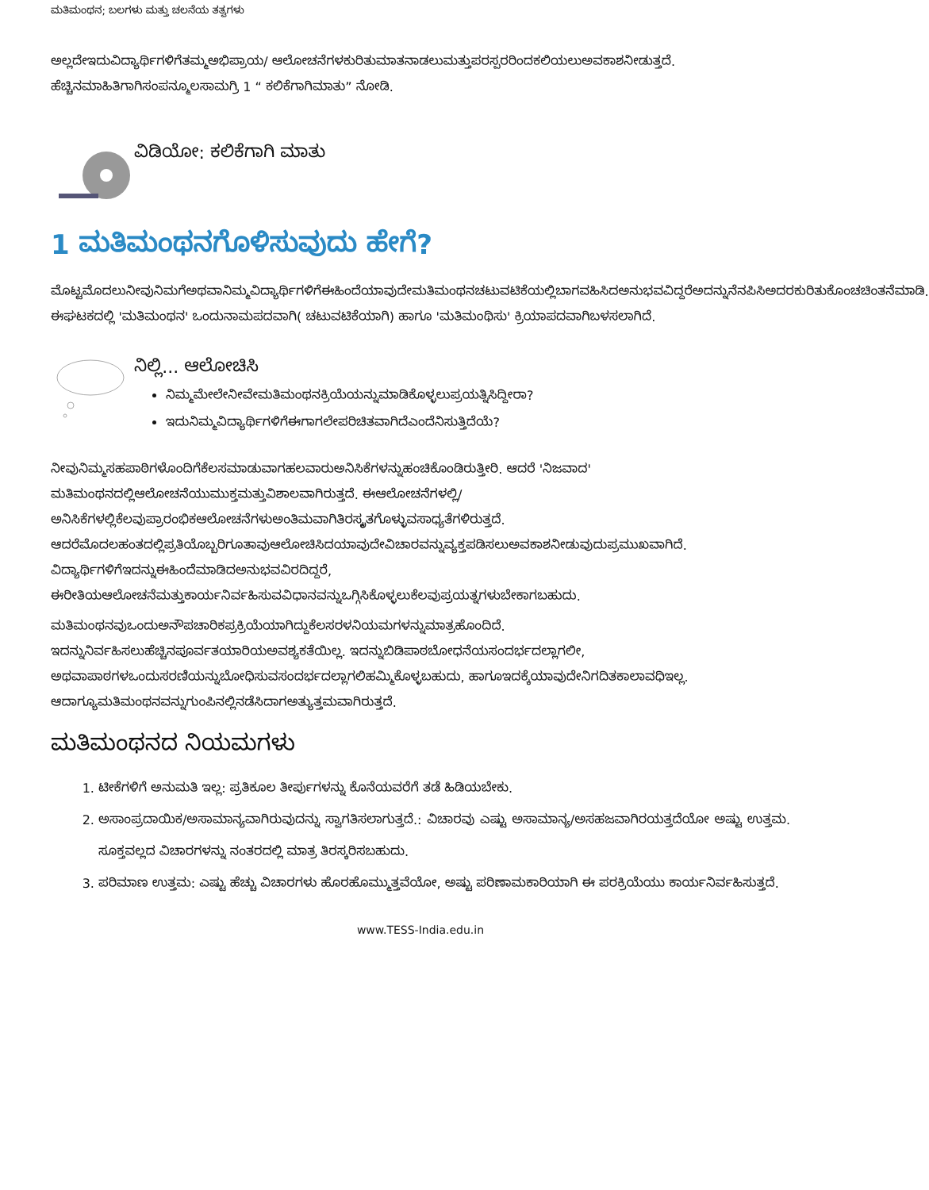ಮತಿಮಂಥನ; ಬಲಗಳು ಮತ್ತು ಚಲನೆಯ ತತ್ವಗಳು
ಅಲ್ಲದೇಇದುವಿದ್ಯಾರ್ಥಿಗಳಿಗೆತಮ್ಮಅಭಿಪ್ರಾಯ/ ಆಲೋಚನೆಗಳಕುರಿತುಮಾತನಾಡಲುಮತ್ತುಪರಸ್ಪರರಿಂದಕಲಿಯಲುಅವಕಾಶನೀಡುತ್ತದೆ. ಹೆಚ್ಚಿನಮಾಹಿತಿಗಾಗಿಸಂಪನ್ಮೂಲಸಾಮಗ್ರಿ 1 “ ಕಲಿಕೆಗಾಗಿಮಾತು” ನೋಡಿ.
ವಿಡಿಯೋ: ಕಲಿಕೆಗಾಗಿ ಮಾತು
1 ಮತಿಮಂಥನಗೊಳಿಸುವುದು ಹೇಗೆ?
ಮೊಟ್ಟಮೊದಲುನೀವುನಿಮಗೆಅಥವಾನಿಮ್ಮವಿದ್ಯಾರ್ಥಿಗಳಿಗೆಈಹಿಂದೆಯಾವುದೇಮತಿಮಂಥನಚಟುವಟಿಕೆಯಲ್ಲಿಬಾಗವಹಿಸಿದಅನುಭವವಿದ್ದರೆಅದನ್ನುನೆನಪಿಸಿಅದರಕುರಿತುಕೊಂಚಚಿಂತನೆಮಾಡಿ. ಈಘಟಕದಲ್ಲಿ 'ಮತಿಮಂಥನ' ಒಂದುನಾಮಪದವಾಗಿ( ಚಟುವಟಿಕೆಯಾಗಿ) ಹಾಗೂ 'ಮತಿಮಂಥಿಸು' ಕ್ರಿಯಾಪದವಾಗಿಬಳಸಲಾಗಿದೆ.
ನಿಲ್ಲಿ... ಆಲೋಚಿಸಿ
ನಿಮ್ಮಮೇಲೇನೀವೇಮತಿಮಂಥನಕ್ರಿಯೆಯನ್ನುಮಾಡಿಕೊಳ್ಳಲುಪ್ರಯತ್ನಿಸಿದ್ದೀರಾ?
ಇದುನಿಮ್ಮವಿದ್ಯಾರ್ಥಿಗಳಿಗೆಈಗಾಗಲೇಪರಿಚಿತವಾಗಿದೆಎಂದೆನಿಸುತ್ತಿದೆಯೆ?
ನೀವುನಿಮ್ಮಸಹಪಾಠಿಗಳೊಂದಿಗೆಕೆಲಸಮಾಡುವಾಗಹಲವಾರುಅನಿಸಿಕೆಗಳನ್ನುಹಂಚಿಕೊಂಡಿರುತ್ತೀರಿ. ಆದರೆ 'ನಿಜವಾದ' ಮತಿಮಂಥನದಲ್ಲಿಆಲೋಚನೆಯುಮುಕ್ತಮತ್ತುವಿಶಾಲವಾಗಿರುತ್ತದೆ. ಈಆಲೋಚನೆಗಳಲ್ಲಿ/ಅನಿಸಿಕೆಗಳಲ್ಲಿಕೆಲವುಪ್ರಾರಂಭಿಕಆಲೋಚನೆಗಳುಅಂತಿಮವಾಗಿತಿರಸ್ಕೃತಗೊಳ್ಳುವಸಾಧ್ಯತೆಗಳಿರುತ್ತದೆ. ಆದರೆಮೊದಲಹಂತದಲ್ಲಿಪ್ರತಿಯೊಬ್ಬರಿಗೂತಾವುಆಲೋಚಿಸಿದಯಾವುದೇವಿಚಾರವನ್ನುವ್ಯಕ್ತಪಡಿಸಲುಅವಕಾಶನೀಡುವುದುಪ್ರಮುಖವಾಗಿದೆ. ವಿದ್ಯಾರ್ಥಿಗಳಿಗೆಇದನ್ನುಈಹಿಂದೆಮಾಡಿದಅನುಭವವಿರದಿದ್ದರೆ, ಈರೀತಿಯಆಲೋಚನೆಮತ್ತುಕಾರ್ಯನಿರ್ವಹಿಸುವವಿಧಾನವನ್ನುಒಗ್ಗಿಸಿಕೊಳ್ಳಲುಕೆಲವುಪ್ರಯತ್ನಗಳುಬೇಕಾಗಬಹುದು.
ಮತಿಮಂಥನವುಒಂದುಅನೌಪಚಾರಿಕಪ್ರಕ್ರಿಯೆಯಾಗಿದ್ದುಕೆಲಸರಳನಿಯಮಗಳನ್ನುಮಾತ್ರಹೊಂದಿದೆ. ಇದನ್ನುನಿರ್ವಹಿಸಲುಹೆಚ್ಚಿನಪೂರ್ವತಯಾರಿಯಅವಶ್ಯಕತೆಯಿಲ್ಲ. ಇದನ್ನುಬಿಡಿಪಾಠಬೋಧನೆಯಸಂದರ್ಭದಲ್ಲಾಗಲೀ, ಅಥವಾಪಾಠಗಳಒಂದುಸರಣಿಯನ್ನುಬೋಧಿಸುವಸಂದರ್ಭದಲ್ಲಾಗಲಿಹಮ್ಮಿಕೊಳ್ಳಬಹುದು, ಹಾಗೂಇದಕ್ಕೆಯಾವುದೇನಿಗದಿತಕಾಲಾವಧಿಇಲ್ಲ. ಆದಾಗ್ಯೂಮತಿಮಂಥನವನ್ನುಗುಂಪಿನಲ್ಲಿನಡೆಸಿದಾಗಅತ್ಯುತ್ತಮವಾಗಿರುತ್ತದೆ.
ಮತಿಮಂಥನದ ನಿಯಮಗಳು
1. ಟೀಕೆಗಳಿಗೆ ಅನುಮತಿ ಇಲ್ಲ: ಪ್ರತಿಕೂಲ ತೀರ್ಪುಗಳನ್ನು ಕೊನೆಯವರೆಗೆ ತಡೆ ಹಿಡಿಯಬೇಕು.
2. ಅಸಾಂಪ್ರದಾಯಿಕ/ಅಸಾಮಾನ್ಯವಾಗಿರುವುದನ್ನು ಸ್ವಾಗತಿಸಲಾಗುತ್ತದೆ.: ವಿಚಾರವು ಎಷ್ಟು ಅಸಾಮಾನ್ಯ/ಅಸಹಜವಾಗಿರಯತ್ತದೆಯೋ ಅಷ್ಟು ಉತ್ತಮ. ಸೂಕ್ತವಲ್ಲದ ವಿಚಾರಗಳನ್ನು ನಂತರದಲ್ಲಿ ಮಾತ್ರ ತಿರಸ್ಕರಿಸಬಹುದು.
3. ಪರಿಮಾಣ ಉತ್ತಮ: ಎಷ್ಟು ಹೆಚ್ಚು ವಿಚಾರಗಳು ಹೊರಹೊಮ್ಮುತ್ತವೆಯೋ, ಅಷ್ಟು ಪರಿಣಾಮಕಾರಿಯಾಗಿ ಈ ಪರಕ್ರಿಯೆಯು ಕಾರ್ಯನಿರ್ವಹಿಸುತ್ತದೆ.
www.TESS-India.edu.in